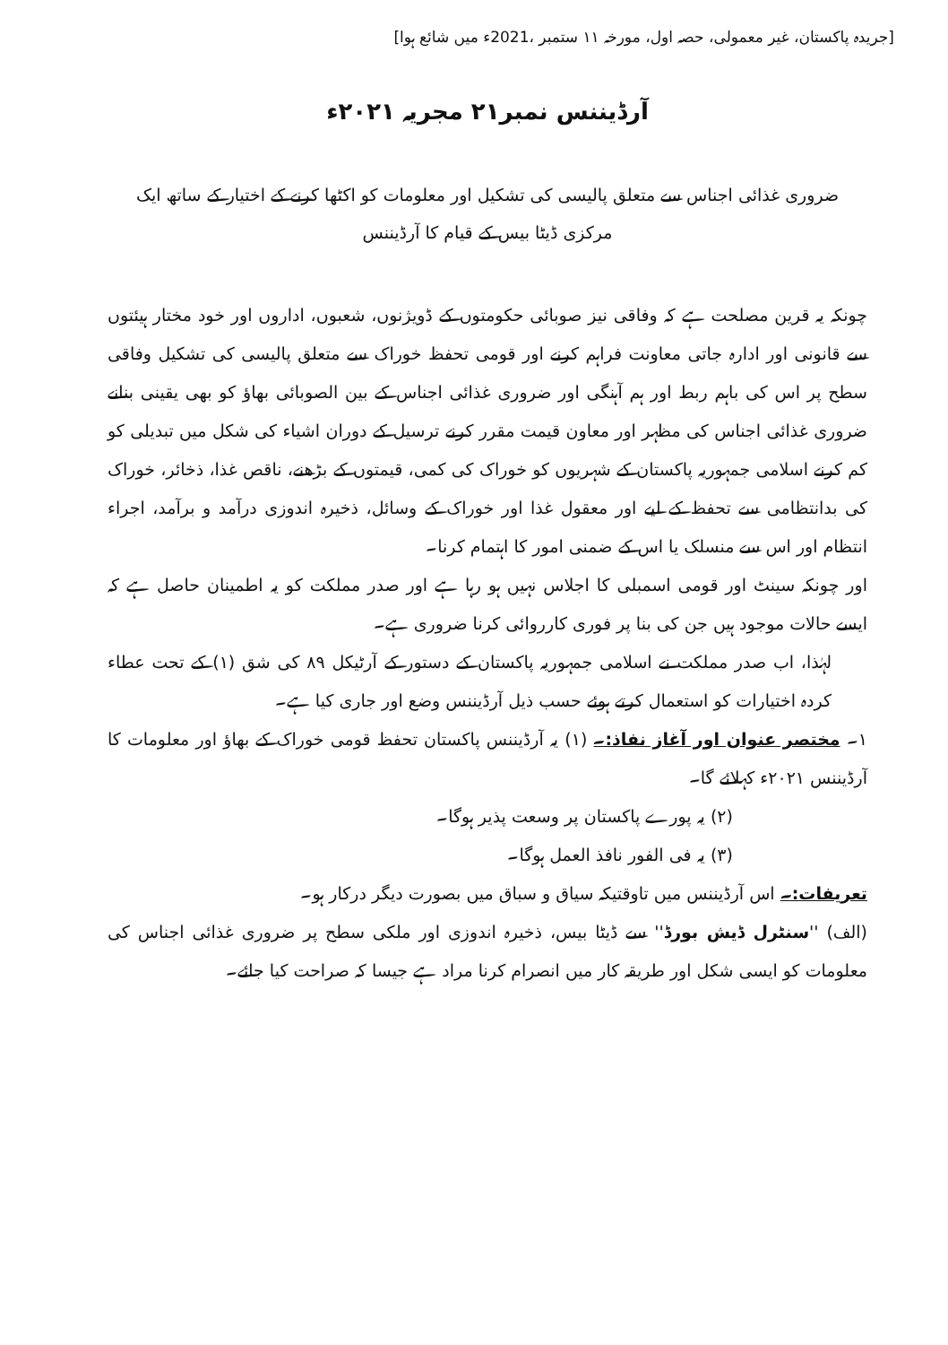[جریدہ پاکستان، غیر معمولی، حصہ اول، مورخہ ۱۱ ستمبر ،2021ء میں شائع ہوا]
آرڈیننس نمبر۲۱ مجریہ ۲۰۲۱ء
ضروری غذائی اجناس سے متعلق پالیسی کی تشکیل اور معلومات کو اکٹھا کرنے کے اختیار کے ساتھ ایک
مرکزی ڈیٹا بیس کے قیام کا آرڈیننس
چونکہ یہ قرین مصلحت ہے کہ وفاقی نیز صوبائی حکومتوں کے ڈویژنوں، شعبوں، اداروں اور خود مختار ہیئتوں سے قانونی اور ادارہ جاتی معاونت فراہم کرنے اور قومی تحفظ خوراک سے متعلق پالیسی کی تشکیل وفاقی سطح پر اس کی باہم ربط اور ہم آہنگی اور ضروری غذائی اجناس کے بین الصوبائی بھاؤ کو بھی یقینی بنانے ضروری غذائی اجناس کی مظہر اور معاون قیمت مقرر کرنے ترسیل کے دوران اشیاء کی شکل میں تبدیلی کو کم کرنے اسلامی جمہوریہ پاکستان کے شہریوں کو خوراک کی کمی، قیمتوں کے بڑھنے، ناقص غذا، ذخائر، خوراک کی بدانتظامی سے تحفظ کے لیے اور معقول غذا اور خوراک کے وسائل، ذخیرہ اندوزی درآمد و برآمد، اجراء انتظام اور اس سے منسلک یا اس کے ضمنی امور کا اہتمام کرنا۔
اور چونکہ سینٹ اور قومی اسمبلی کا اجلاس نہیں ہو رہا ہے اور صدر مملکت کو یہ اطمینان حاصل ہے کہ ایسے حالات موجود ہیں جن کی بنا پر فوری کارروائی کرنا ضروری ہے۔
لہٰذا، اب صدر مملکت نے اسلامی جمہوریہ پاکستان کے دستور کے آرٹیکل ۸۹ کی شق (۱) کے تحت عطاء کردہ اختیارات کو استعمال کرتے ہوئے حسب ذیل آرڈیننس وضع اور جاری کیا ہے۔
۱۔ مختصر عنوان اور آغاز نفاذ:۔ (۱) یہ آرڈیننس پاکستان تحفظ قومی خوراک کے بھاؤ اور معلومات کا آرڈیننس ۲۰۲۱ء کہلائے گا۔
(۲) یہ پورے پاکستان پر وسعت پذیر ہوگا۔
(۳) یہ فی الفور نافذ العمل ہوگا۔
تعریفات:۔ اس آرڈیننس میں تاوقتیکہ سیاق و سباق میں بصورت دیگر درکار ہو۔
(الف) ''سنٹرل ڈیش بورڈ'' سے ڈیٹا بیس، ذخیرہ اندوزی اور ملکی سطح پر ضروری غذائی اجناس کی معلومات کو ایسی شکل اور طریقہ کار میں انصرام کرنا مراد ہے جیسا کہ صراحت کیا جائے۔